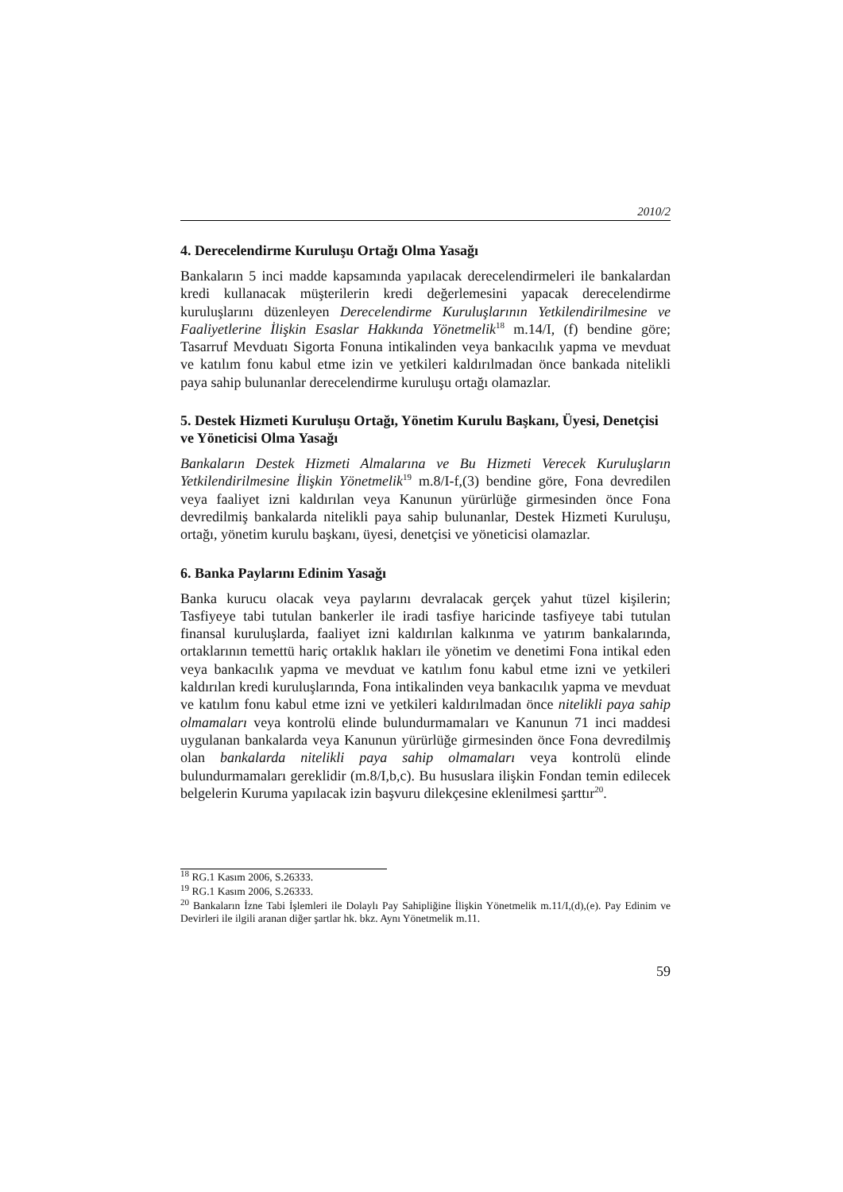2010/2
4. Derecelendirme Kuruluşu Ortağı Olma Yasağı
Bankaların 5 inci madde kapsamında yapılacak derecelendirmeleri ile bankalardan kredi kullanacak müşterilerin kredi değerlemesini yapacak derecelendirme kuruluşlarını düzenleyen Derecelendirme Kuruluşlarının Yetkilendirilmesine ve Faaliyetlerine İlişkin Esaslar Hakkında Yönetmelik<sup>18</sup> m.14/I, (f) bendine göre; Tasarruf Mevduatı Sigorta Fonuna intikalinden veya bankacılık yapma ve mevduat ve katılım fonu kabul etme izin ve yetkileri kaldırılmadan önce bankada nitelikli paya sahip bulunanlar derecelendirme kuruluşu ortağı olamazlar.
5. Destek Hizmeti Kuruluşu Ortağı, Yönetim Kurulu Başkanı, Üyesi, Denetçisi ve Yöneticisi Olma Yasağı
Bankaların Destek Hizmeti Almalarına ve Bu Hizmeti Verecek Kuruluşların Yetkilendirilmesine İlişkin Yönetmelik<sup>19</sup> m.8/I-f,(3) bendine göre, Fona devredilen veya faaliyet izni kaldırılan veya Kanunun yürürlüğe girmesinden önce Fona devredilmiş bankalarda nitelikli paya sahip bulunanlar, Destek Hizmeti Kuruluşu, ortağı, yönetim kurulu başkanı, üyesi, denetçisi ve yöneticisi olamazlar.
6. Banka Paylarını Edinim Yasağı
Banka kurucu olacak veya paylarını devralacak gerçek yahut tüzel kişilerin; Tasfiyeye tabi tutulan bankerler ile iradi tasfiye haricinde tasfiyeye tabi tutulan finansal kuruluşlarda, faaliyet izni kaldırılan kalkınma ve yatırım bankalarında, ortaklarının temettü hariç ortaklık hakları ile yönetim ve denetimi Fona intikal eden veya bankacılık yapma ve mevduat ve katılım fonu kabul etme izni ve yetkileri kaldırılan kredi kuruluşlarında, Fona intikalinden veya bankacılık yapma ve mevduat ve katılım fonu kabul etme izni ve yetkileri kaldırılmadan önce nitelikli paya sahip olmamaları veya kontrolü elinde bulundurmamaları ve Kanunun 71 inci maddesi uygulanan bankalarda veya Kanunun yürürlüğe girmesinden önce Fona devredilmiş olan bankalarda nitelikli paya sahip olmamaları veya kontrolü elinde bulundurmamaları gereklidir (m.8/I,b,c). Bu hususlara ilişkin Fondan temin edilecek belgelerin Kuruma yapılacak izin başvuru dilekçesine eklenilmesi şarttır<sup>20</sup>.
<sup>18</sup> RG.1 Kasım 2006, S.26333.
<sup>19</sup> RG.1 Kasım 2006, S.26333.
<sup>20</sup> Bankaların İzne Tabi İşlemleri ile Dolaylı Pay Sahipliğine İlişkin Yönetmelik m.11/I,(d),(e). Pay Edinim ve Devirleri ile ilgili aranan diğer şartlar hk. bkz. Aynı Yönetmelik m.11.
59